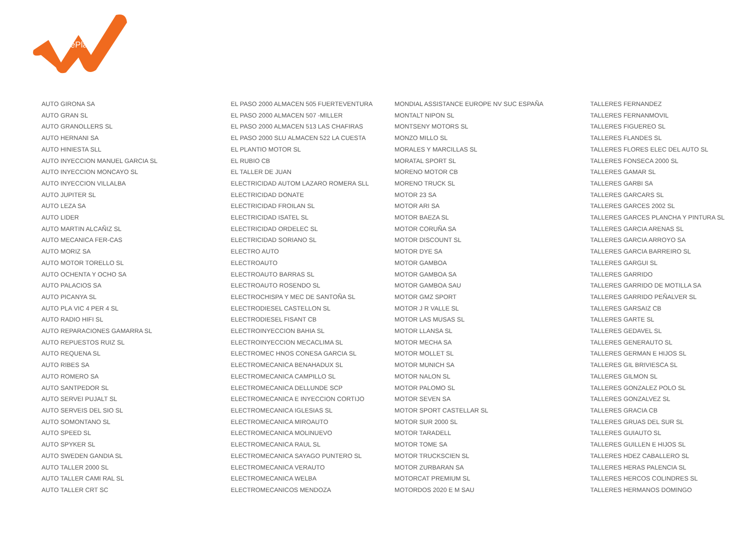LeasePlan
AUTO GIRONA SA
AUTO GRAN SL
AUTO GRANOLLERS SL
AUTO HERNANI SA
AUTO HINIESTA SLL
AUTO INYECCION MANUEL GARCIA SL
AUTO INYECCION MONCAYO SL
AUTO INYECCION VILLALBA
AUTO JUPITER SL
AUTO LEZA SA
AUTO LIDER
AUTO MARTIN ALCAÑIZ SL
AUTO MECANICA FER-CAS
AUTO MORIZ SA
AUTO MOTOR TORELLO SL
AUTO OCHENTA Y OCHO SA
AUTO PALACIOS SA
AUTO PICANYA SL
AUTO PLA VIC 4 PER 4 SL
AUTO RADIO HIFI SL
AUTO REPARACIONES GAMARRA SL
AUTO REPUESTOS RUIZ SL
AUTO REQUENA SL
AUTO RIBES SA
AUTO ROMERO SA
AUTO SANTPEDOR SL
AUTO SERVEI PUJALT SL
AUTO SERVEIS DEL SIO SL
AUTO SOMONTANO SL
AUTO SPEED SL
AUTO SPYKER SL
AUTO SWEDEN GANDIA SL
AUTO TALLER 2000 SL
AUTO TALLER CAMI RAL SL
AUTO TALLER CRT SC
EL PASO 2000 ALMACEN 505 FUERTEVENTURA
EL PASO 2000 ALMACEN 507 -MILLER
EL PASO 2000 ALMACEN 513 LAS CHAFIRAS
EL PASO 2000 SLU ALMACEN 522 LA CUESTA
EL PLANTIO MOTOR SL
EL RUBIO CB
EL TALLER DE JUAN
ELECTRICIDAD AUTOM LAZARO ROMERA SLL
ELECTRICIDAD DONATE
ELECTRICIDAD FROILAN SL
ELECTRICIDAD ISATEL SL
ELECTRICIDAD ORDELEC SL
ELECTRICIDAD SORIANO SL
ELECTRO AUTO
ELECTROAUTO
ELECTROAUTO BARRAS SL
ELECTROAUTO ROSENDO SL
ELECTROCHISPA Y MEC DE SANTOÑA SL
ELECTRODIESEL CASTELLON SL
ELECTRODIESEL FISANT CB
ELECTROINYECCION BAHIA SL
ELECTROINYECCION MECACLIMA SL
ELECTROMEC HNOS CONESA GARCIA SL
ELECTROMECANICA BENAHADUX SL
ELECTROMECANICA CAMPILLO SL
ELECTROMECANICA DELLUNDE SCP
ELECTROMECANICA E INYECCION CORTIJO
ELECTROMECANICA IGLESIAS SL
ELECTROMECANICA MIROAUTO
ELECTROMECANICA MOLINUEVO
ELECTROMECANICA RAUL SL
ELECTROMECANICA SAYAGO PUNTERO SL
ELECTROMECANICA VERAUTO
ELECTROMECANICA WELBA
ELECTROMECANICOS MENDOZA
MONDIAL ASSISTANCE EUROPE NV SUC ESPAÑA
MONTALT NIPON SL
MONTSENY MOTORS SL
MONZO MILLO SL
MORALES Y MARCILLAS SL
MORATAL SPORT SL
MORENO MOTOR CB
MORENO TRUCK SL
MOTOR 23 SA
MOTOR ARI SA
MOTOR BAEZA SL
MOTOR CORUÑA SA
MOTOR DISCOUNT SL
MOTOR DYE SA
MOTOR GAMBOA
MOTOR GAMBOA SA
MOTOR GAMBOA SAU
MOTOR GMZ SPORT
MOTOR J R VALLE SL
MOTOR LAS MUSAS SL
MOTOR LLANSA SL
MOTOR MECHA SA
MOTOR MOLLET SL
MOTOR MUNICH SA
MOTOR NALON SL
MOTOR PALOMO SL
MOTOR SEVEN SA
MOTOR SPORT CASTELLAR SL
MOTOR SUR 2000 SL
MOTOR TARADELL
MOTOR TOME SA
MOTOR TRUCKSCIEN SL
MOTOR ZURBARAN SA
MOTORCAT PREMIUM SL
MOTORDOS 2020 E M SAU
TALLERES FERNANDEZ
TALLERES FERNANMOVIL
TALLERES FIGUEREO SL
TALLERES FLANDES SL
TALLERES FLORES ELEC DEL AUTO SL
TALLERES FONSECA 2000 SL
TALLERES GAMAR SL
TALLERES GARBI SA
TALLERES GARCARS SL
TALLERES GARCES 2002 SL
TALLERES GARCES PLANCHA Y PINTURA SL
TALLERES GARCIA ARENAS SL
TALLERES GARCIA ARROYO SA
TALLERES GARCIA BARREIRO SL
TALLERES GARGUI SL
TALLERES GARRIDO
TALLERES GARRIDO DE MOTILLA SA
TALLERES GARRIDO PEÑALVER SL
TALLERES GARSAIZ CB
TALLERES GARTE SL
TALLERES GEDAVEL SL
TALLERES GENERAUTO SL
TALLERES GERMAN E HIJOS SL
TALLERES GIL BRIVIESCA SL
TALLERES GILMON SL
TALLERES GONZALEZ POLO SL
TALLERES GONZALVEZ SL
TALLERES GRACIA CB
TALLERES GRUAS DEL SUR SL
TALLERES GUIAUTO SL
TALLERES GUILLEN E HIJOS SL
TALLERES HDEZ CABALLERO SL
TALLERES HERAS PALENCIA SL
TALLERES HERCOS COLINDRES SL
TALLERES HERMANOS DOMINGO